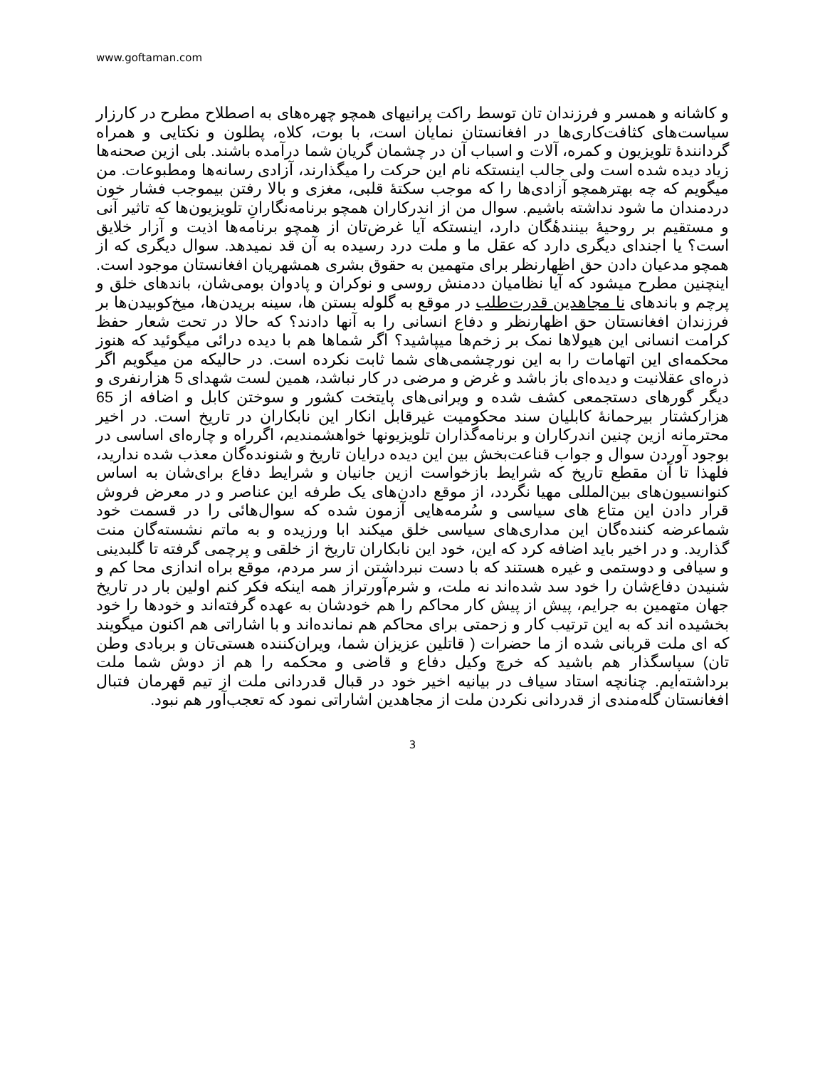www.goftaman.com
و کاشانه و همسر و فرزندان تان توسط راکت پرانیهای همچو چهره‌های به اصطلاح مطرح در کارزار سیاست‌های کثافت‌کاری‌ها در افغانستان نمایان است، با بوت، کلاه، پطلون و نکتایی و همراه گردانندهٔ تلویزیون و کمره، آلات و اسباب آن در چشمان گریان شما درآمده باشند. بلی ازین صحنه‌ها زیاد دیده شده است ولی جالب اینستکه نام این حرکت را میگذارند، آزادی رسانه‌ها ومطبوعات. من میگویم که چه بهترهمچو آزادی‌ها را که موجب سکتهٔ قلبی، مغزی و بالا رفتن بیموجب فشار خون دردمندان ما شود نداشته باشیم. سوال من از اندرکاران همچو برنامه‌نگارانِ تلویزیون‌ها که تاثیر آنی و مستقیم بر روحیهٔ بینندهٔگان دارد، اینستکه آیا غرض‌تان از همچو برنامه‌ها اذیت و آزار خلایق است؟ یا اجندای دیگری دارد که عقل ما و ملت درد رسیده به آن قد نمیدهد. سوال دیگری که از همچو مدعیان دادن حق اظهارنظر برای متهمین به حقوق بشری همشهریان افغانستان موجود است. اینچنین مطرح میشود که آیا نظامیان ددمنش روسی و نوکران و پادوان بومی‌شان، باندهای خلق و پرچم و باندهای نا مجاهدین قدرت‌طلب در موقع به گلوله بستن ها، سینه بریدن‌ها، میخ‌کوبیدن‌ها بر فرزندان افغانستان حق اظهارنظر و دفاع انسانی را به آنها دادند؟ که حالا در تحت شعار حفظ کرامت انسانی این هیولاها نمک بر زخم‌ها میپاشید؟ اگر شماها هم با دیده درائی میگوئید که هنوز محکمه‌ای این اتهامات را به این نورچشمی‌های شما ثابت نکرده است. در حالیکه من میگویم اگر ذره‌ای عقلانیت و دیده‌ای باز باشد و غرض و مرضی در کار نباشد، همین لست شهدای 5 هزارنفری و دیگر گورهای دستجمعی کشف شده و ویرانی‌های پایتخت کشور و سوختن کابل و اضافه از 65 هزارکشتار بیرحمانهٔ کابلیان سند محکومیت غیرقابل انکار این نابکاران در تاریخ است. در اخیر محترمانه ازین چنین اندرکاران و برنامه‌گذاران تلویزیونها خواهشمندیم، اگرراه و چاره‌ای اساسی در بوجود آوردن سوال و جواب قناعت‌بخش بین این دیده درایان تاریخ و شنونده‌گان معذب شده ندارید، فلهذا تا آن مقطع تاریخ که شرایط بازخواست ازین جانیان و شرایط دفاع برای‌شان به اساس کنوانسیون‌های بین‌المللی مهیا نگردد، از موقع دادن‌های یک طرفه این عناصر و در معرض فروش قرار دادن این متاع های سیاسی و سُرمه‌هایی آزمون شده که سوال‌هائی را در قسمت خود شماعرضه کننده‌گان این مداری‌های سیاسی خلق میکند ابا ورزیده و به ماتم نشسته‌گان منت گذارید. و در اخیر باید اضافه کرد که این، خود این نابکاران تاریخ از خلقی و پرچمی گرفته تا گلبدینی و سیافی و دوستمی و غیره هستند که با دست نبرداشتن از سر مردم، موقع براه اندازی محا کم و شنیدن دفاع‌شان را خود سد شده‌اند نه ملت، و شرم‌آورتراز همه اینکه فکر کنم اولین بار در تاریخ جهان متهمین به جرایم، پیش از پیش کار محاکم را هم خودشان به عهده گرفته‌اند و خودها را خود بخشیده اند که به این ترتیب کار و زحمتی برای محاکم هم نمانده‌اند و با اشاراتی هم اکنون میگویند که ای ملت قربانی شده از ما حضرات ( قاتلین عزیزان شما، ویران‌کننده هستی‌تان و بربادی وطن تان) سپاسگذار هم باشید که خرچ وکیل دفاع و قاضی و محکمه را هم از دوش شما ملت برداشته‌ایم. چنانچه استاد سیاف در بیانیه اخیر خود در قبال قدردانی ملت از تیم قهرمان فتبال افغانستان گله‌مندی از قدردانی نکردن ملت از مجاهدین اشاراتی نمود که تعجب‌آور هم نبود.
3